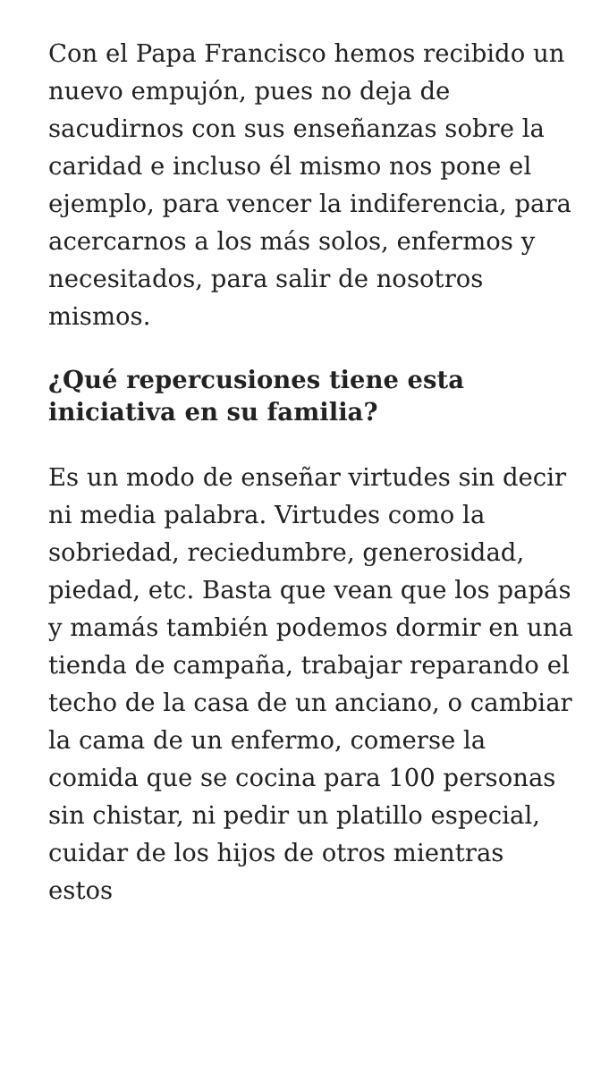Con el Papa Francisco hemos recibido un nuevo empujón, pues no deja de sacudirnos con sus enseñanzas sobre la caridad e incluso él mismo nos pone el ejemplo, para vencer la indiferencia, para acercarnos a los más solos, enfermos y necesitados, para salir de nosotros mismos.
¿Qué repercusiones tiene esta iniciativa en su familia?
Es un modo de enseñar virtudes sin decir ni media palabra. Virtudes como la sobriedad, reciedumbre, generosidad, piedad, etc. Basta que vean que los papás y mamás también podemos dormir en una tienda de campaña, trabajar reparando el techo de la casa de un anciano, o cambiar la cama de un enfermo, comerse la comida que se cocina para 100 personas sin chistar, ni pedir un platillo especial, cuidar de los hijos de otros mientras estos